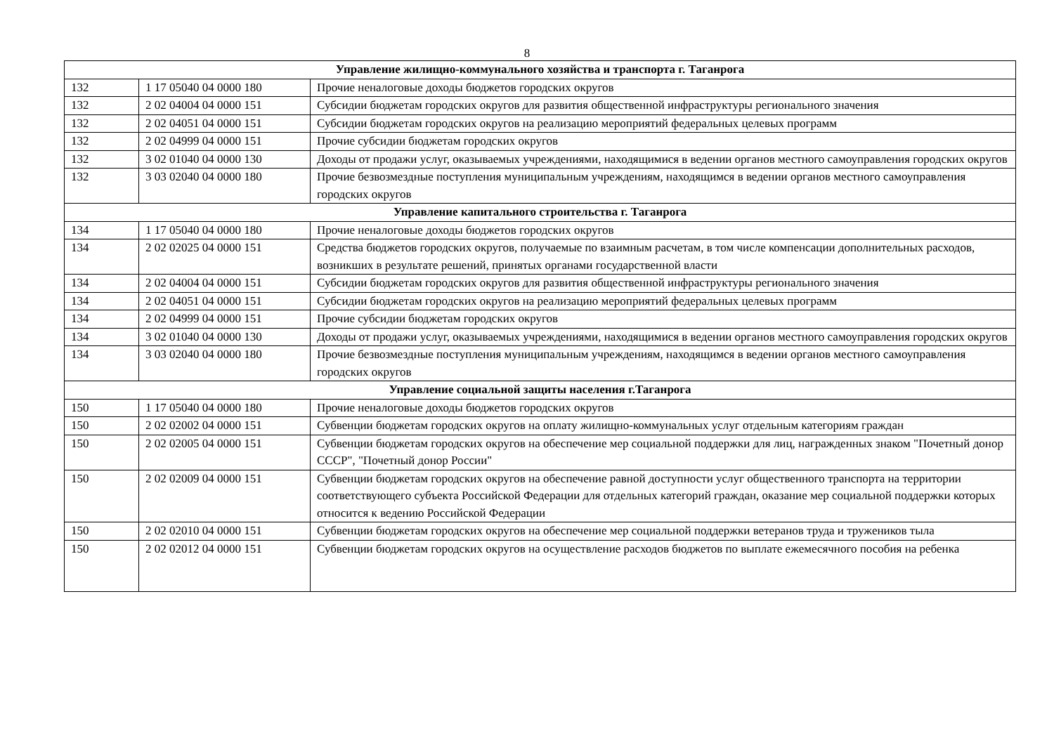8
| Управление жилищно-коммунального хозяйства и транспорта г. Таганрога | | |
| 132 | 1 17 05040 04 0000 180 | Прочие неналоговые доходы бюджетов городских округов |
| 132 | 2 02 04004 04 0000 151 | Субсидии бюджетам городских округов для развития общественной инфраструктуры регионального значения |
| 132 | 2 02 04051 04 0000 151 | Субсидии бюджетам городских округов на реализацию мероприятий федеральных целевых программ |
| 132 | 2 02 04999 04 0000 151 | Прочие субсидии бюджетам городских округов |
| 132 | 3 02 01040 04 0000 130 | Доходы от продажи услуг, оказываемых учреждениями, находящимися в ведении органов местного самоуправления городских округов |
| 132 | 3 03 02040 04 0000 180 | Прочие безвозмездные поступления муниципальным учреждениям, находящимся в ведении органов местного самоуправления городских округов |
| Управление капитального строительства г. Таганрога | | |
| 134 | 1 17 05040 04 0000 180 | Прочие неналоговые доходы бюджетов городских округов |
| 134 | 2 02 02025 04 0000 151 | Средства бюджетов городских округов, получаемые по взаимным расчетам, в том числе компенсации дополнительных расходов, возникших в результате решений, принятых органами государственной власти |
| 134 | 2 02 04004 04 0000 151 | Субсидии бюджетам городских округов для развития общественной инфраструктуры регионального значения |
| 134 | 2 02 04051 04 0000 151 | Субсидии бюджетам городских округов на реализацию мероприятий федеральных целевых программ |
| 134 | 2 02 04999 04 0000 151 | Прочие субсидии бюджетам городских округов |
| 134 | 3 02 01040 04 0000 130 | Доходы от продажи услуг, оказываемых учреждениями, находящимися в ведении органов местного самоуправления городских округов |
| 134 | 3 03 02040 04 0000 180 | Прочие безвозмездные поступления муниципальным учреждениям, находящимся в ведении органов местного самоуправления городских округов |
| Управление социальной защиты населения г.Таганрога | | |
| 150 | 1 17 05040 04 0000 180 | Прочие неналоговые доходы бюджетов городских округов |
| 150 | 2 02 02002 04 0000 151 | Субвенции бюджетам городских округов на оплату жилищно-коммунальных услуг отдельным категориям граждан |
| 150 | 2 02 02005 04 0000 151 | Субвенции бюджетам городских округов на обеспечение мер социальной поддержки для лиц, награжденных знаком "Почетный донор СССР", "Почетный донор России" |
| 150 | 2 02 02009 04 0000 151 | Субвенции бюджетам городских округов на обеспечение равной доступности услуг общественного транспорта на территории соответствующего субъекта Российской Федерации для отдельных категорий граждан, оказание мер социальной поддержки которых относится к ведению Российской Федерации |
| 150 | 2 02 02010 04 0000 151 | Субвенции бюджетам городских округов на обеспечение мер социальной поддержки ветеранов труда и тружеников тыла |
| 150 | 2 02 02012 04 0000 151 | Субвенции бюджетам городских округов на осуществление расходов бюджетов по выплате ежемесячного пособия на ребенка |